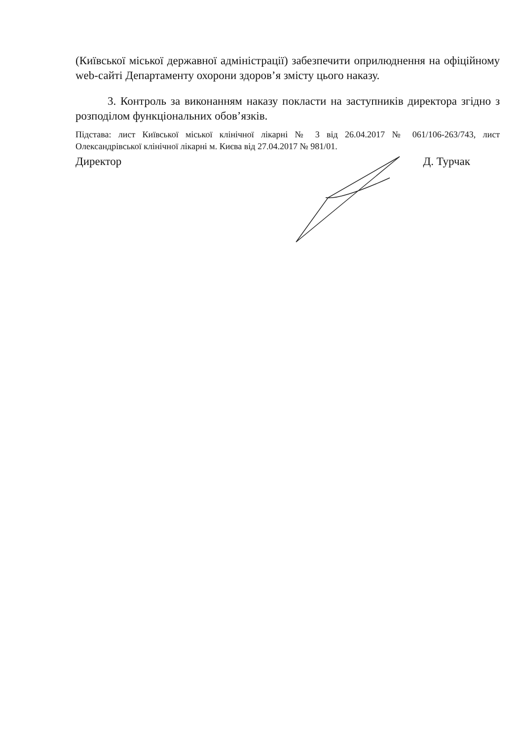(Київської міської державної адміністрації) забезпечити оприлюднення на офіційному web-сайті Департаменту охорони здоров’я змісту цього наказу.
3. Контроль за виконанням наказу покласти на заступників директора згідно з розподілом функціональних обов’язків.
Підстава: лист Київської міської клінічної лікарні № 3 від 26.04.2017 № 061/106-263/743, лист Олександрівської клінічної лікарні м. Києва від 27.04.2017 № 981/01.
Директор Д. Турчак